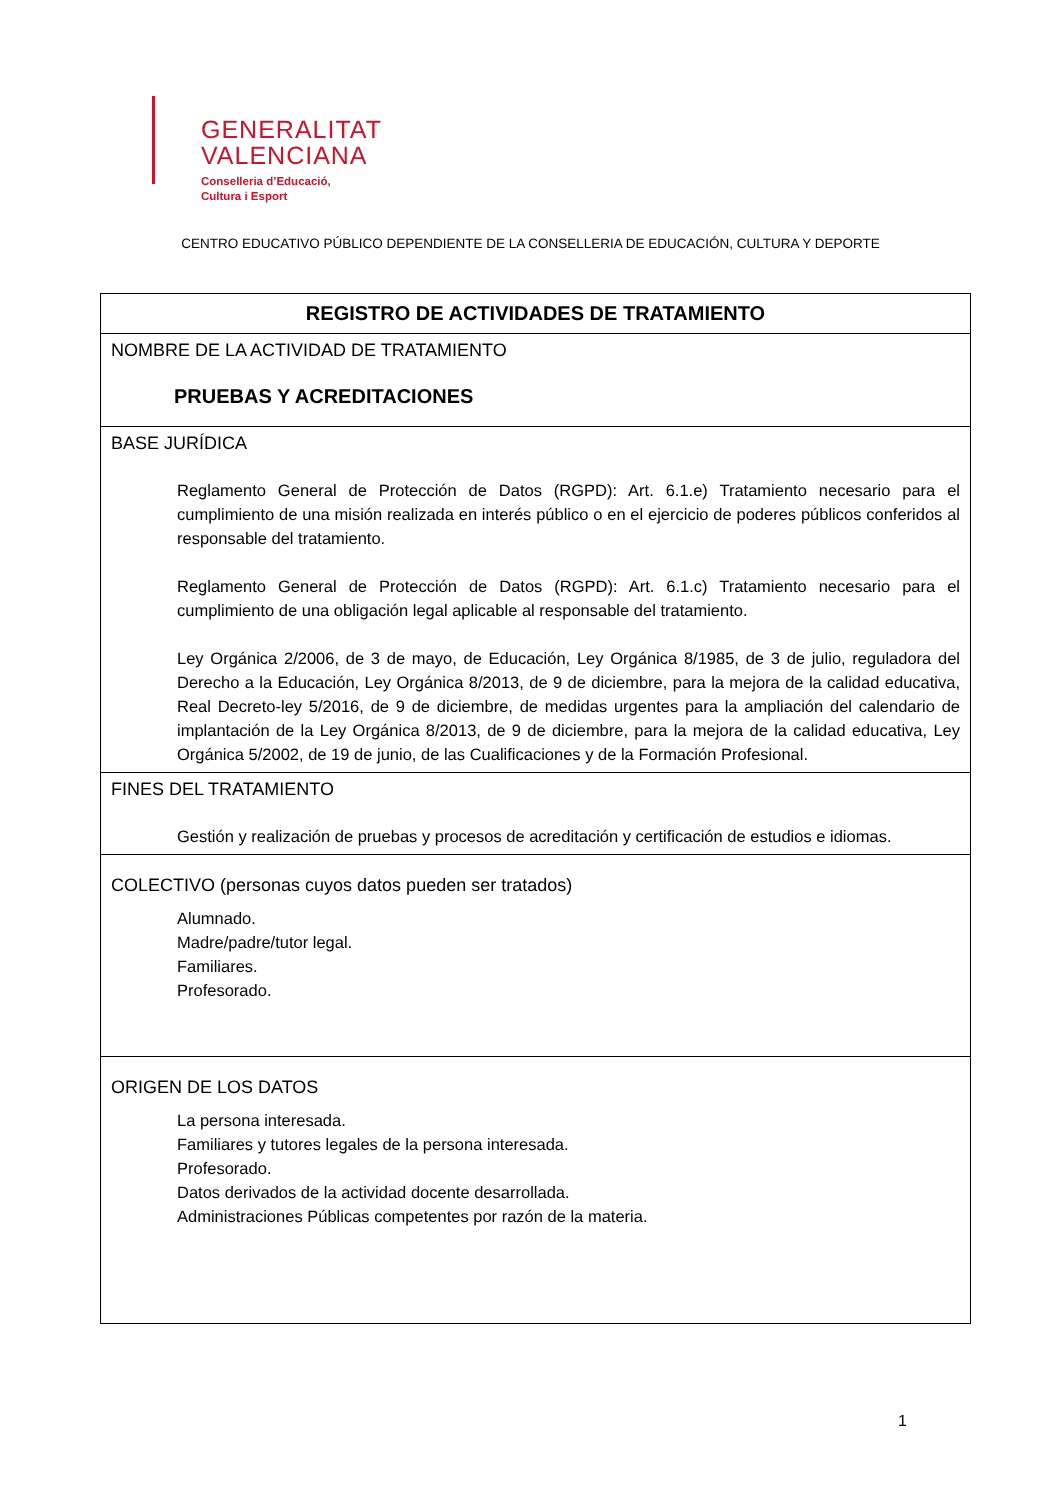GENERALITAT
VALENCIANA
Conselleria d’Educació,
Cultura i Esport
CENTRO EDUCATIVO PÚBLICO DEPENDIENTE DE LA CONSELLERIA DE EDUCACIÓN, CULTURA Y DEPORTE
| REGISTRO DE ACTIVIDADES DE TRATAMIENTO |
| --- |
| NOMBRE DE LA ACTIVIDAD DE TRATAMIENTO PRUEBAS Y ACREDITACIONES |
| BASE JURÍDICA Reglamento General de Protección de Datos (RGPD): Art. 6.1.e) Tratamiento necesario para el cumplimiento de una misión realizada en interés público o en el ejercicio de poderes públicos conferidos al responsable del tratamiento. Reglamento General de Protección de Datos (RGPD): Art. 6.1.c) Tratamiento necesario para el cumplimiento de una obligación legal aplicable al responsable del tratamiento. Ley Orgánica 2/2006, de 3 de mayo, de Educación, Ley Orgánica 8/1985, de 3 de julio, reguladora del Derecho a la Educación, Ley Orgánica 8/2013, de 9 de diciembre, para la mejora de la calidad educativa, Real Decreto-ley 5/2016, de 9 de diciembre, de medidas urgentes para la ampliación del calendario de implantación de la Ley Orgánica 8/2013, de 9 de diciembre, para la mejora de la calidad educativa, Ley Orgánica 5/2002, de 19 de junio, de las Cualificaciones y de la Formación Profesional. |
| FINES DEL TRATAMIENTO Gestión y realización de pruebas y procesos de acreditación y certificación de estudios e idiomas. |
| COLECTIVO (personas cuyos datos pueden ser tratados) Alumnado. Madre/padre/tutor legal. Familiares. Profesorado. |
| ORIGEN DE LOS DATOS La persona interesada. Familiares y tutores legales de la persona interesada. Profesorado. Datos derivados de la actividad docente desarrollada. Administraciones Públicas competentes por razón de la materia. |
1